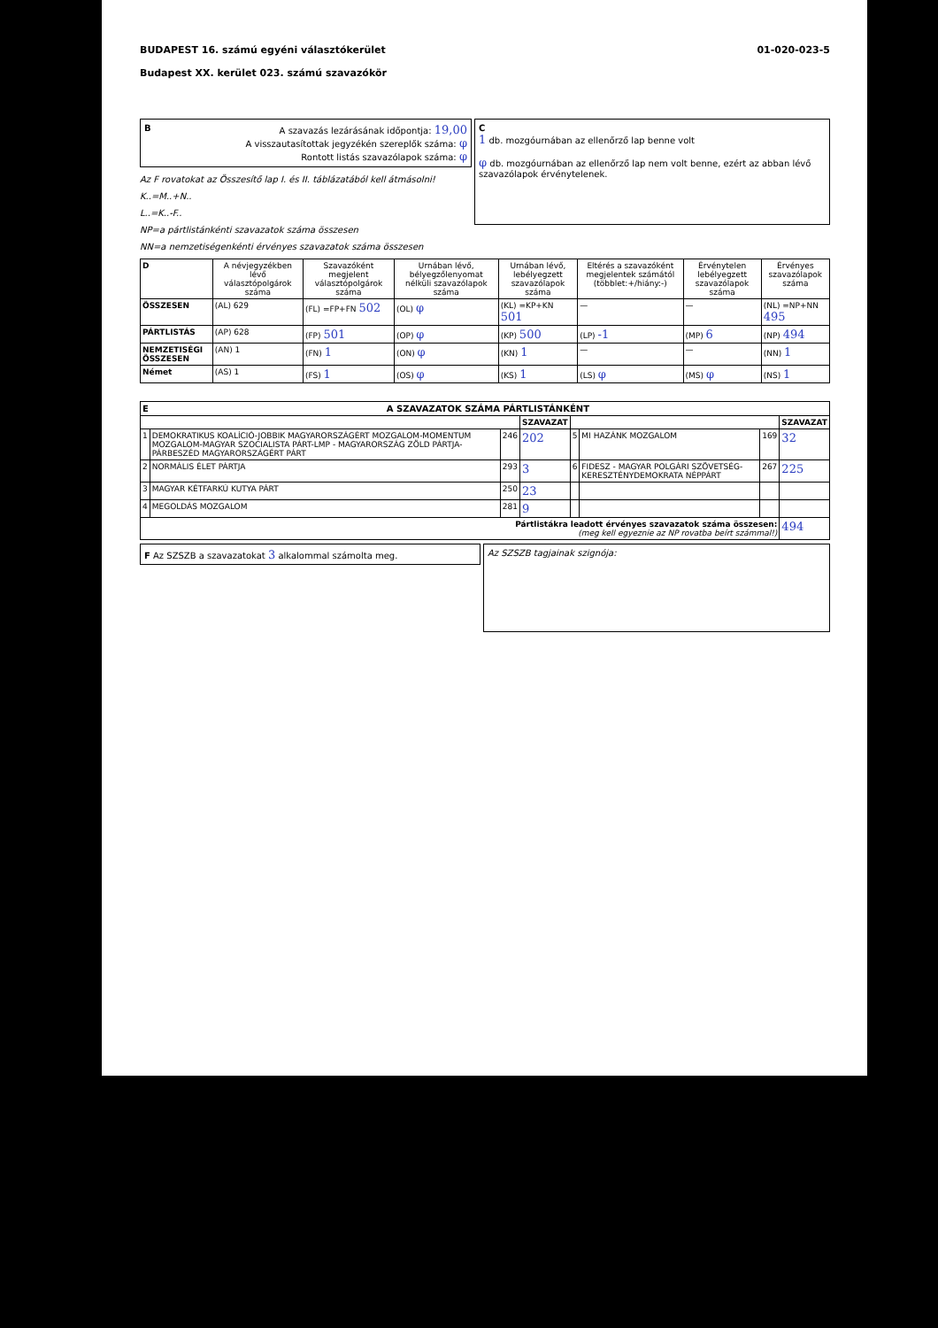BUDAPEST 16. számú egyéni választókerület
Budapest XX. kerület 023. számú szavazókör
01-020-023-5
BA szavazás lezárásának időpontja: 19,00
A visszautasítottak jegyzékén szereplők száma: φ
Rontott listás szavazólapok száma: φ
Az F rovatokat az Összesítő lap I. és II. táblázatából kell átmásolni!
K..=M..+N..
L..=K..-F..
NP=a pártlistánkénti szavazatok száma összesen
NN=a nemzetiségenkénti érvényes szavazatok száma összesen
C
1 db. mozgóurnában az ellenőrző lap benne volt
φ db. mozgóurnában az ellenőrző lap nem volt benne, ezért az abban lévő szavazólapok érvénytelenek.
| D | A névjegyzékben lévő választópolgárok száma | Szavazóként megjelent választópolgárok száma | Urnában lévő, bélyegzőlenyomat nélküli szavazólapok száma | Urnában lévő, lebélyegzett szavazólapok száma | Eltérés a szavazóként megjelentek számától (többlet:+/hiány:-) | Érvénytelen lebélyegzett szavazólapok száma | Érvényes szavazólapok száma |
| --- | --- | --- | --- | --- | --- | --- | --- |
| ÖSSZESEN | (AL) 629 | (FL) =FP+FN 502 | (OL) φ | (KL) =KP+KN 501 | — | — | (NL) =NP+NN 495 |
| PÁRTLISTÁS | (AP) 628 | (FP) 501 | (OP) φ | (KP) 500 | (LP) -1 | (MP) 6 | (NP) 494 |
| NEMZETISÉGI ÖSSZESEN | (AN) 1 | (FN) 1 | (ON) φ | (KN) 1 | — | — | (NN) 1 |
| Német | (AS) 1 | (FS) 1 | (OS) φ | (KS) 1 | (LS) φ | (MS) φ | (NS) 1 |
| E A SZAVAZATOK SZÁMA PÁRTLISTÁNKÉNT | | | | | | | |
| --- | --- | --- | --- | --- | --- | --- | --- |
| | | | SZAVAZAT | | | | SZAVAZAT |
| 1 | DEMOKRATIKUS KOALÍCIÓ-JOBBIK MAGYARORSZÁGÉRT MOZGALOM-MOMENTUM MOZGALOM-MAGYAR SZOCIALISTA PÁRT-LMP - MAGYARORSZÁG ZÖLD PÁRTJA-PÁRBESZÉD MAGYARORSZÁGÉRT PÁRT | 246 | 202 | 5 | MI HAZÁNK MOZGALOM | 169 | 32 |
| 2 | NORMÁLIS ÉLET PÁRTJA | 293 | 3 | 6 | FIDESZ - MAGYAR POLGÁRI SZÖVETSÉG-KERESZTÉNYDEMOKRATA NÉPPÁRT | 267 | 225 |
| 3 | MAGYAR KÉTFARKÚ KUTYA PÁRT | 250 | 23 | | | | |
| 4 | MEGOLDÁS MOZGALOM | 281 | 9 | | | | |
| Pártlistákra leadott érvényes szavazatok száma összesen: (meg kell egyeznie az NP rovatba beírt számmal!) | | | | | | | 494 |
F Az SZSZB a szavazatokat 3 alkalommal számolta meg.
Az SZSZB tagjainak szignója: